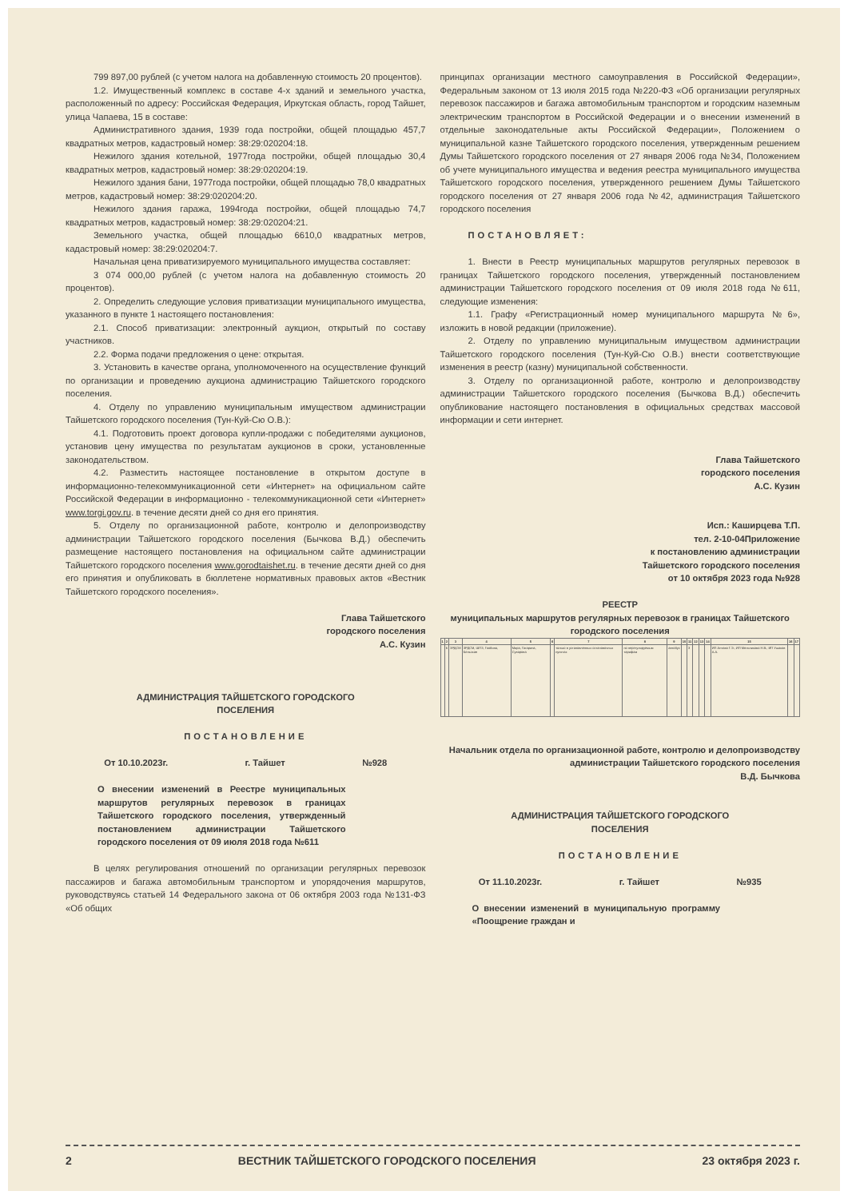799 897,00 рублей (с учетом налога на добавленную стоимость 20 процентов).
1.2. Имущественный комплекс в составе 4-х зданий и земельного участка, расположенный по адресу: Российская Федерация, Иркутская область, город Тайшет, улица Чапаева, 15 в составе:
Административного здания, 1939 года постройки, общей площадью 457,7 квадратных метров, кадастровый номер: 38:29:020204:18.
Нежилого здания котельной, 1977года постройки, общей площадью 30,4 квадратных метров, кадастровый номер: 38:29:020204:19.
Нежилого здания бани, 1977года постройки, общей площадью 78,0 квадратных метров, кадастровый номер: 38:29:020204:20.
Нежилого здания гаража, 1994года постройки, общей площадью 74,7 квадратных метров, кадастровый номер: 38:29:020204:21.
Земельного участка, общей площадью 6610,0 квадратных метров, кадастровый номер: 38:29:020204:7.
Начальная цена приватизируемого муниципального имущества составляет:
3 074 000,00 рублей (с учетом налога на добавленную стоимость 20 процентов).
2. Определить следующие условия приватизации муниципального имущества, указанного в пункте 1 настоящего постановления:
2.1. Способ приватизации: электронный аукцион, открытый по составу участников.
2.2. Форма подачи предложения о цене: открытая.
3. Установить в качестве органа, уполномоченного на осуществление функций по организации и проведению аукциона администрацию Тайшетского городского поселения.
4. Отделу по управлению муниципальным имуществом администрации Тайшетского городского поселения (Тун-Куй-Сю О.В.):
4.1. Подготовить проект договора купли-продажи с победителями аукционов, установив цену имущества по результатам аукционов в сроки, установленные законодательством.
4.2. Разместить настоящее постановление в открытом доступе в информационно-телекоммуникационной сети «Интернет» на официальном сайте Российской Федерации в информационно - телекоммуникационной сети «Интернет» www.torgi.gov.ru. в течение десяти дней со дня его принятия.
5. Отделу по организационной работе, контролю и делопроизводству администрации Тайшетского городского поселения (Бычкова В.Д.) обеспечить размещение настоящего постановления на официальном сайте администрации Тайшетского городского поселения www.gorodtaishet.ru. в течение десяти дней со дня его принятия и опубликовать в бюллетене нормативных правовых актов «Вестник Тайшетского городского поселения».
Глава Тайшетского
городского поселения
А.С. Кузин
АДМИНИСТРАЦИЯ ТАЙШЕТСКОГО ГОРОДСКОГО
ПОСЕЛЕНИЯ
ПОСТАНОВЛЕНИЕ
От 10.10.2023г. г. Тайшет №928
О внесении изменений в Реестре муниципальных маршрутов регулярных перевозок в границах Тайшетского городского поселения, утвержденный постановлением администрации Тайшетского городского поселения от 09 июля 2018 года №611
В целях регулирования отношений по организации регулярных перевозок пассажиров и багажа автомобильным транспортом и упорядочения маршрутов, руководствуясь статьей 14 Федерального закона от 06 октября 2003 года №131-ФЗ «Об общих
принципах организации местного самоуправления в Российской Федерации», Федеральным законом от 13 июля 2015 года №220-ФЗ «Об организации регулярных перевозок пассажиров и багажа автомобильным транспортом и городским наземным электрическим транспортом в Российской Федерации и о внесении изменений в отдельные законодательные акты Российской Федерации», Положением о муниципальной казне Тайшетского городского поселения, утвержденным решением Думы Тайшетского городского поселения от 27 января 2006 года №34, Положением об учете муниципального имущества и ведения реестра муниципального имущества Тайшетского городского поселения, утвержденного решением Думы Тайшетского городского поселения от 27 января 2006 года №42, администрация Тайшетского городского поселения
ПОСТАНОВЛЯЕТ:
1. Внести в Реестр муниципальных маршрутов регулярных перевозок в границах Тайшетского городского поселения, утвержденный постановлением администрации Тайшетского городского поселения от 09 июля 2018 года №611, следующие изменения:
1.1. Графу «Регистрационный номер муниципального маршрута №6», изложить в новой редакции (приложение).
2. Отделу по управлению муниципальным имуществом администрации Тайшетского городского поселения (Тун-Куй-Сю О.В.) внести соответствующие изменения в реестр (казну) муниципальной собственности.
3. Отделу по организационной работе, контролю и делопроизводству администрации Тайшетского городского поселения (Бычкова В.Д.) обеспечить опубликование настоящего постановления в официальных средствах массовой информации и сети интернет.
Глава Тайшетского
городского поселения
А.С. Кузин
Исп.: Каширцева Т.П.
тел. 2-10-04Приложение
к постановлению администрации
Тайшетского городского поселения
от 10 октября 2023 года №928
РЕЕСТР
муниципальных маршрутов регулярных перевозок в границах Тайшетского городского поселения
| 1 | 2 | 3 | 4 | 5 | 6 | 7 | 8 | 9 | 10 | 11 | 12 | 13 | 14 | 15 | 16 | 17 |
| --- | --- | --- | --- | --- | --- | --- | --- | --- | --- | --- | --- | --- | --- | --- | --- | --- |
| | 6 | ЗРДСМ | ЗРДСМ, ШПЗ, Гообина, Бельская | Мира, Гагарина, Суворова | | только в установленных остановочных пунктах | по нерегулируемым тарифам | автобус | | 3 | | | | ИП Антава Г.Э.; ИП Мельникова Н.В.; ИП Ушаков А.А. | | |
Начальник отдела по организационной работе, контролю и делопроизводству администрации Тайшетского городского поселения
В.Д. Бычкова
АДМИНИСТРАЦИЯ ТАЙШЕТСКОГО ГОРОДСКОГО
ПОСЕЛЕНИЯ
ПОСТАНОВЛЕНИЕ
От 11.10.2023г. г. Тайшет №935
О внесении изменений в муниципальную программу «Поощрение граждан и
2 ВЕСТНИК ТАЙШЕТСКОГО ГОРОДСКОГО ПОСЕЛЕНИЯ 23 октября 2023 г.